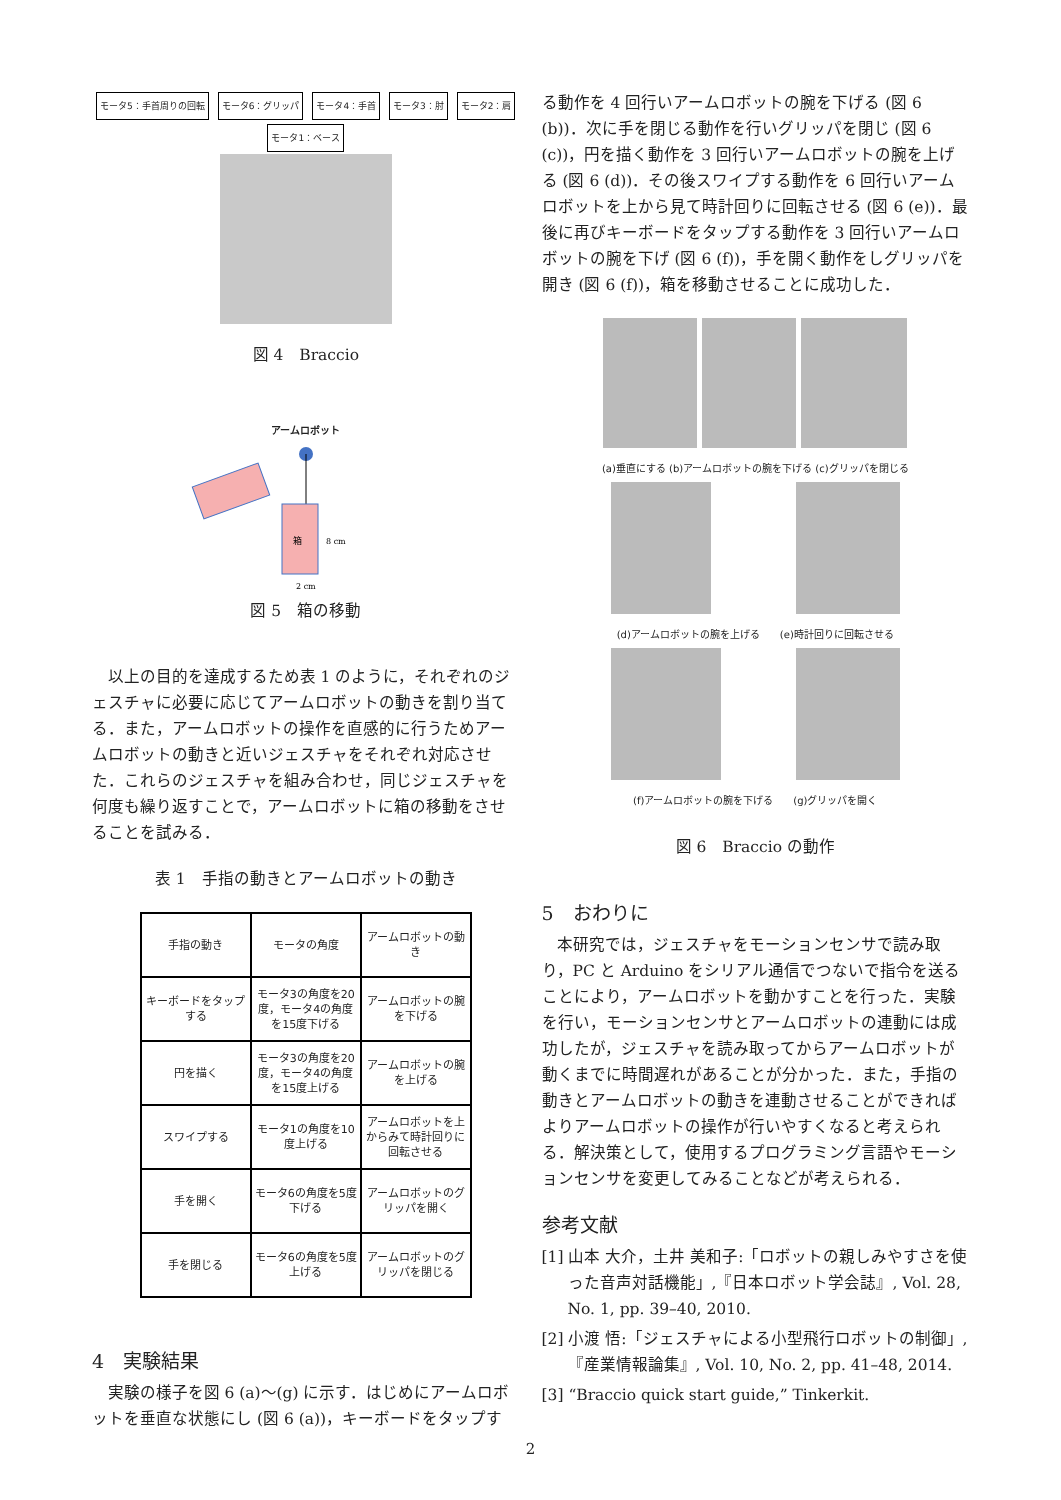モータ5：手首周りの回転 モータ6：グリッパ モータ4：手首 モータ3：肘 モータ2：肩 モータ1：ベース
図 4　Braccio
アームロボット
箱
8 cm
2 cm
図 5　箱の移動
以上の目的を達成するため表 1 のように，それぞれのジェスチャに必要に応じてアームロボットの動きを割り当てる．また，アームロボットの操作を直感的に行うためアームロボットの動きと近いジェスチャをそれぞれ対応させた．これらのジェスチャを組み合わせ，同じジェスチャを何度も繰り返すことで，アームロボットに箱の移動をさせることを試みる．
表 1　手指の動きとアームロボットの動き
| 手指の動き | モータの角度 | アームロボットの動き |
| キーボードをタップする | モータ3の角度を20度，モータ4の角度を15度下げる | アームロボットの腕を下げる |
| 円を描く | モータ3の角度を20度，モータ4の角度を15度上げる | アームロボットの腕を上げる |
| スワイプする | モータ1の角度を10度上げる | アームロボットを上からみて時計回りに回転させる |
| 手を開く | モータ6の角度を5度下げる | アームロボットのグリッパを開く |
| 手を閉じる | モータ6の角度を5度上げる | アームロボットのグリッパを閉じる |
4　実験結果
実験の様子を図 6 (a)〜(g) に示す．はじめにアームロボットを垂直な状態にし (図 6 (a))，キーボードをタップす
る動作を 4 回行いアームロボットの腕を下げる (図 6 (b))．次に手を閉じる動作を行いグリッパを閉じ (図 6 (c))，円を描く動作を 3 回行いアームロボットの腕を上げる (図 6 (d))．その後スワイプする動作を 6 回行いアームロボットを上から見て時計回りに回転させる (図 6 (e))．最後に再びキーボードをタップする動作を 3 回行いアームロボットの腕を下げ (図 6 (f))，手を開く動作をしグリッパを開き (図 6 (f))，箱を移動させることに成功した．
(a)垂直にする (b)アームロボットの腕を下げる (c)グリッパを閉じる
(d)アームロボットの腕を上げる　　(e)時計回りに回転させる
(f)アームロボットの腕を下げる　　(g)グリッパを開く
図 6　Braccio の動作
5　おわりに
本研究では，ジェスチャをモーションセンサで読み取り，PC と Arduino をシリアル通信でつないで指令を送ることにより，アームロボットを動かすことを行った．実験を行い，モーションセンサとアームロボットの連動には成功したが，ジェスチャを読み取ってからアームロボットが動くまでに時間遅れがあることが分かった．また，手指の動きとアームロボットの動きを連動させることができればよりアームロボットの操作が行いやすくなると考えられる．解決策として，使用するプログラミング言語やモーションセンサを変更してみることなどが考えられる．
参考文献
[1] 山本 大介，土井 美和子:「ロボットの親しみやすさを使った音声対話機能」,『日本ロボット学会誌』, Vol. 28, No. 1, pp. 39–40, 2010.
[2] 小渡 悟:「ジェスチャによる小型飛行ロボットの制御」,『産業情報論集』, Vol. 10, No. 2, pp. 41–48, 2014.
[3] “Braccio quick start guide,” Tinkerkit.
2